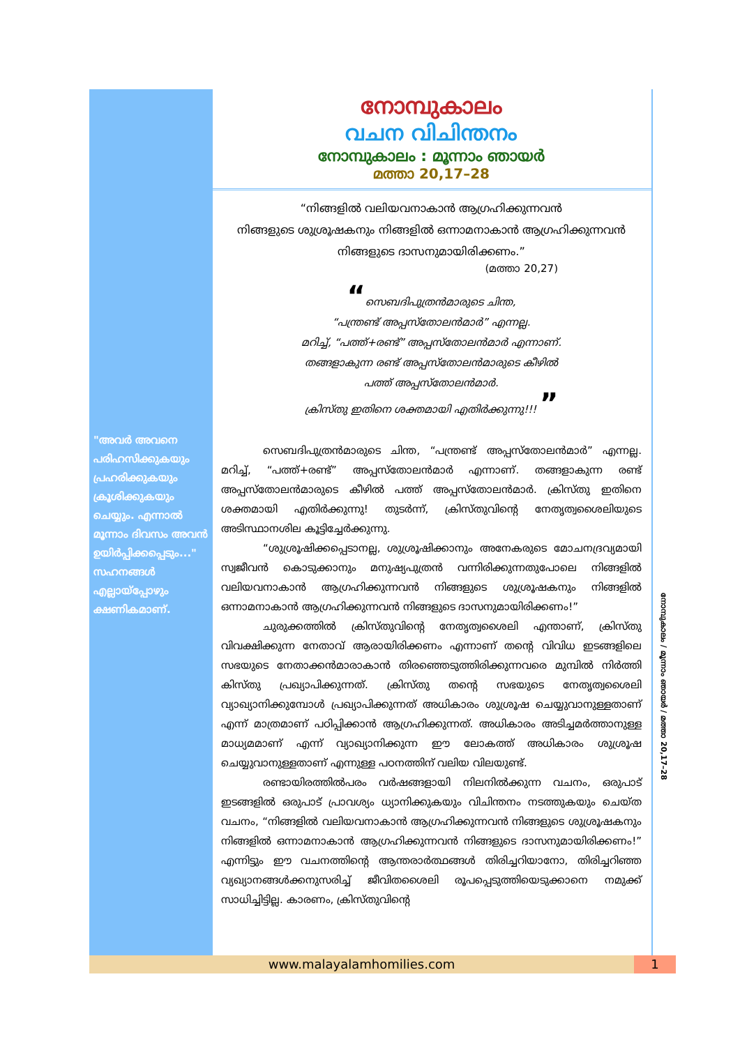"അവർ അവനെ പരിഹസിക്കുകയും പ്രഹരിക്കുകയും ക്രൂശിക്കുകയും ചെയ്യും. എന്നാൽ മൂന്നാം ദിവസം അവൻ ഉയിർപ്പിക്കപ്പെടും..." സഹനങ്ങൾ എല്ലായ്പ്പോഴും ക്ഷണികമാണ്.
നോമ്പുകാലം
വചന വിചിന്തനം
നോമ്പുകാലം : മൂന്നാം ഞായർ
മത്താ 20,17–28
“നിങ്ങളിൽ വലിയവനാകാൻ ആഗ്രഹിക്കുന്നവൻ
നിങ്ങളുടെ ശുശ്രൂഷകനും നിങ്ങളിൽ ഒന്നാമനാകാൻ ആഗ്രഹിക്കുന്നവൻ
നിങ്ങളുടെ ദാസനുമായിരിക്കണം.”
(മത്താ 20,27)
“സെബദിപുത്രൻമാരുടെ ചിന്ത,
“പന്ത്രണ്ട് അപ്പസ്തോലൻമാർ” എന്നല്ല.
മറിച്ച്, “പത്ത്+രണ്ട്” അപ്പസ്തോലൻമാർ എന്നാണ്.
തങ്ങളാകുന്ന രണ്ട് അപ്പസ്തോലൻമാരുടെ കീഴിൽ
പത്ത് അപ്പസ്തോലൻമാർ.
ക്രിസ്തു ഇതിനെ ശക്തമായി എതിർക്കുന്നു!!! ”
സെബദിപുത്രൻമാരുടെ ചിന്ത, “പന്ത്രണ്ട് അപ്പസ്തോലൻമാർ” എന്നല്ല. മറിച്ച്, “പത്ത്+രണ്ട്” അപ്പസ്തോലൻമാർ എന്നാണ്. തങ്ങളാകുന്ന രണ്ട് അപ്പസ്തോലൻമാരുടെ കീഴിൽ പത്ത് അപ്പസ്തോലൻമാർ. ക്രിസ്തു ഇതിനെ ശക്തമായി എതിർക്കുന്നു! തുടർന്ന്, ക്രിസ്തുവിന്റെ നേതൃത്വശൈലിയുടെ അടിസ്ഥാനശില കൂട്ടിച്ചേർക്കുന്നു.
“ശുശ്രൂഷിക്കപ്പെടാനല്ല, ശുശ്രൂഷിക്കാനും അനേകരുടെ മോചനദ്രവ്യമായി സ്വജീവൻ കൊടുക്കാനും മനുഷ്യപുത്രൻ വന്നിരിക്കുന്നതുപോലെ നിങ്ങളിൽ വലിയവനാകാൻ ആഗ്രഹിക്കുന്നവൻ നിങ്ങളുടെ ശുശ്രൂഷകനും നിങ്ങളിൽ ഒന്നാമനാകാൻ ആഗ്രഹിക്കുന്നവൻ നിങ്ങളുടെ ദാസനുമായിരിക്കണം!”
ചുരുക്കത്തിൽ ക്രിസ്തുവിന്റെ നേതൃത്വശൈലി എന്താണ്, ക്രിസ്തു വിവക്ഷിക്കുന്ന നേതാവ് ആരായിരിക്കണം എന്നാണ് തന്റെ വിവിധ ഇടങ്ങളിലെ സഭയുടെ നേതാക്കൻമാരാകാൻ തിരഞ്ഞെടുത്തിരിക്കുന്നവരെ മുമ്പിൽ നിർത്തി കിസ്തു പ്രഖ്യാപിക്കുന്നത്. ക്രിസ്തു തന്റെ സഭയുടെ നേതൃത്വശൈലി വ്യാഖ്യാനിക്കുമ്പോൾ പ്രഖ്യാപിക്കുന്നത് അധികാരം ശുശ്രൂഷ ചെയ്യുവാനുള്ളതാണ് എന്ന് മാത്രമാണ് പഠിപ്പിക്കാൻ ആഗ്രഹിക്കുന്നത്. അധികാരം അടിച്ചമർത്താനുള്ള മാധ്യമമാണ് എന്ന് വ്യാഖ്യാനിക്കുന്ന ഈ ലോകത്ത് അധികാരം ശുശ്രൂഷ ചെയ്യുവാനുള്ളതാണ് എന്നുള്ള പഠനത്തിന് വലിയ വിലയുണ്ട്.
രണ്ടായിരത്തിൽപരം വർഷങ്ങളായി നിലനിൽക്കുന്ന വചനം, ഒരുപാട് ഇടങ്ങളിൽ ഒരുപാട് പ്രാവശ്യം ധ്യാനിക്കുകയും വിചിന്തനം നടത്തുകയും ചെയ്ത വചനം, “നിങ്ങളിൽ വലിയവനാകാൻ ആഗ്രഹിക്കുന്നവൻ നിങ്ങളുടെ ശുശ്രൂഷകനും നിങ്ങളിൽ ഒന്നാമനാകാൻ ആഗ്രഹിക്കുന്നവൻ നിങ്ങളുടെ ദാസനുമായിരിക്കണം!” എന്നിട്ടും ഈ വചനത്തിന്റെ ആന്തരാർത്ഥങ്ങൾ തിരിച്ചറിയാനോ, തിരിച്ചറിഞ്ഞ വ്യഖ്യാനങ്ങൾക്കനുസരിച്ച് ജീവിതശൈലി രൂപപ്പെടുത്തിയെടുക്കാനെ നമുക്ക് സാധിച്ചിട്ടില്ല. കാരണം, ക്രിസ്തുവിന്റെ
നോമ്പുകാലം / മൂന്നാം ഞായർ / മത്താ 20,17–28
www.malayalamhomilies.com 1